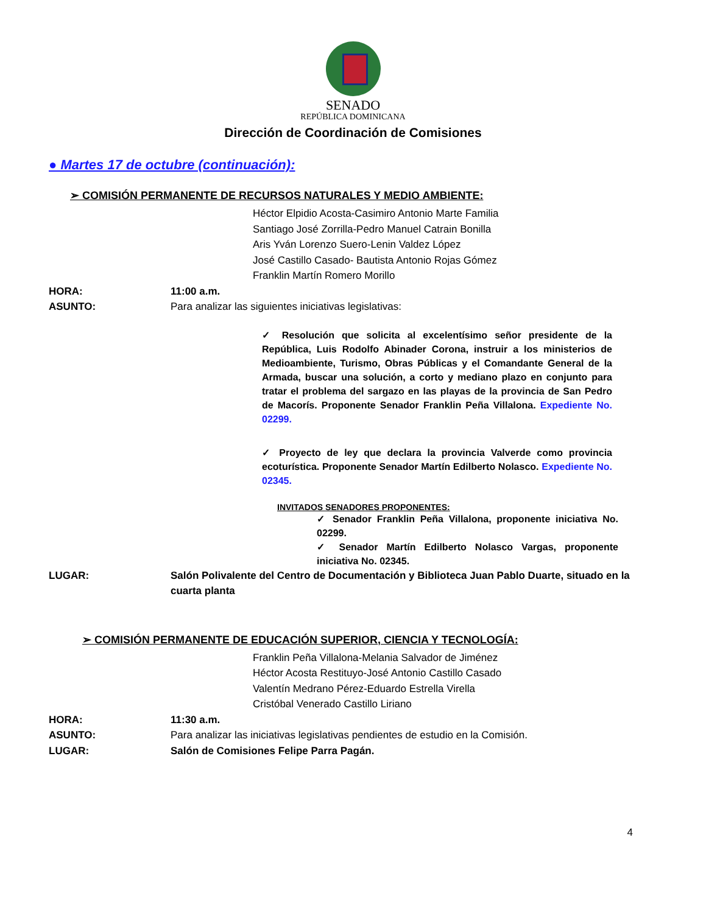SENADO
REPÚBLICA DOMINICANA
Dirección de Coordinación de Comisiones
● Martes 17 de octubre (continuación):
➢ COMISIÓN PERMANENTE DE RECURSOS NATURALES Y MEDIO AMBIENTE:
Héctor Elpidio Acosta-Casimiro Antonio Marte Familia
Santiago José Zorrilla-Pedro Manuel Catrain Bonilla
Aris Yván Lorenzo Suero-Lenin Valdez López
José Castillo Casado- Bautista Antonio Rojas Gómez
Franklin Martín Romero Morillo
HORA: 11:00 a.m.
ASUNTO: Para analizar las siguientes iniciativas legislativas:
✓ Resolución que solicita al excelentísimo señor presidente de la República, Luis Rodolfo Abinader Corona, instruir a los ministerios de Medioambiente, Turismo, Obras Públicas y el Comandante General de la Armada, buscar una solución, a corto y mediano plazo en conjunto para tratar el problema del sargazo en las playas de la provincia de San Pedro de Macorís. Proponente Senador Franklin Peña Villalona. Expediente No. 02299.
✓ Proyecto de ley que declara la provincia Valverde como provincia ecoturística. Proponente Senador Martín Edilberto Nolasco. Expediente No. 02345.
INVITADOS SENADORES PROPONENTES:
✓ Senador Franklin Peña Villalona, proponente iniciativa No. 02299.
✓ Senador Martín Edilberto Nolasco Vargas, proponente iniciativa No. 02345.
LUGAR: Salón Polivalente del Centro de Documentación y Biblioteca Juan Pablo Duarte, situado en la cuarta planta
➢ COMISIÓN PERMANENTE DE EDUCACIÓN SUPERIOR, CIENCIA Y TECNOLOGÍA:
Franklin Peña Villalona-Melania Salvador de Jiménez
Héctor Acosta Restituyo-José Antonio Castillo Casado
Valentín Medrano Pérez-Eduardo Estrella Virella
Cristóbal Venerado Castillo Liriano
HORA: 11:30 a.m.
ASUNTO: Para analizar las iniciativas legislativas pendientes de estudio en la Comisión.
LUGAR: Salón de Comisiones Felipe Parra Pagán.
4